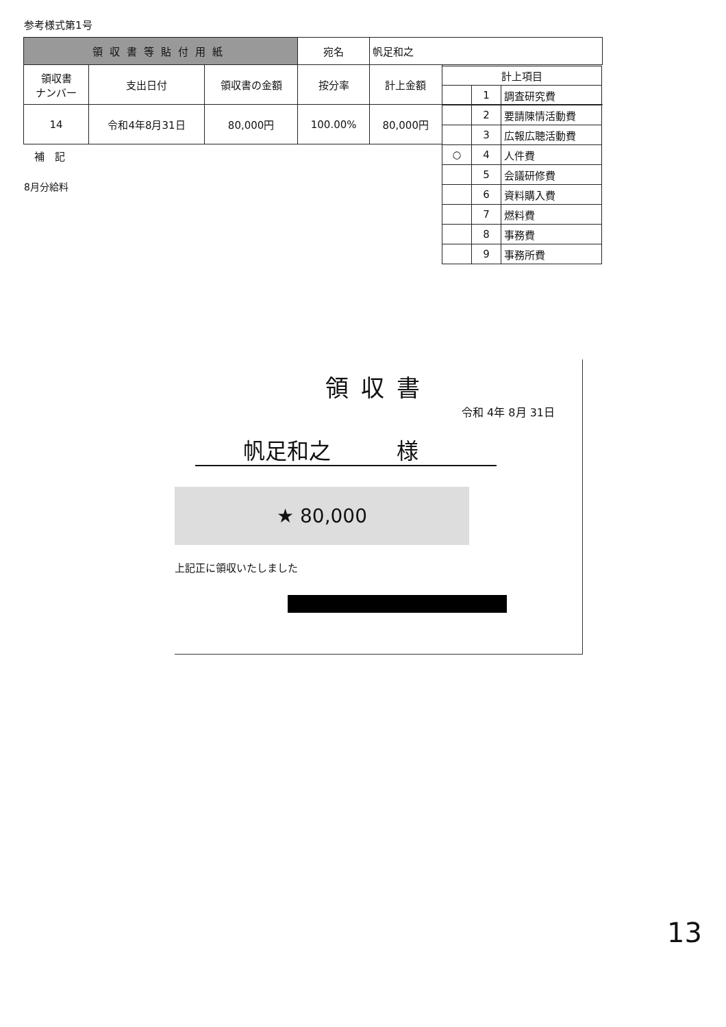参考様式第1号
| 領収書等貼付用紙 | | | 宛名 | 帆足和之 | |
| 領収書 ナンバー | 支出日付 | 領収書の金額 | 按分率 | 計上金額 | |
| 14 | 令和4年8月31日 | 80,000円 | 100.00% | 80,000円 | |
| 計上項目 | | |
| --- | --- | --- |
| | 1 | 調査研究費 |
| | 2 | 要請陳情活動費 |
| | 3 | 広報広聴活動費 |
| ○ | 4 | 人件費 |
| | 5 | 会議研修費 |
| | 6 | 資料購入費 |
| | 7 | 燃料費 |
| | 8 | 事務費 |
| | 9 | 事務所費 |
補　記
8月分給料
領収書
令和 4年 8月 31日
帆足和之　　　様
★ 80,000
上記正に領収いたしました
13